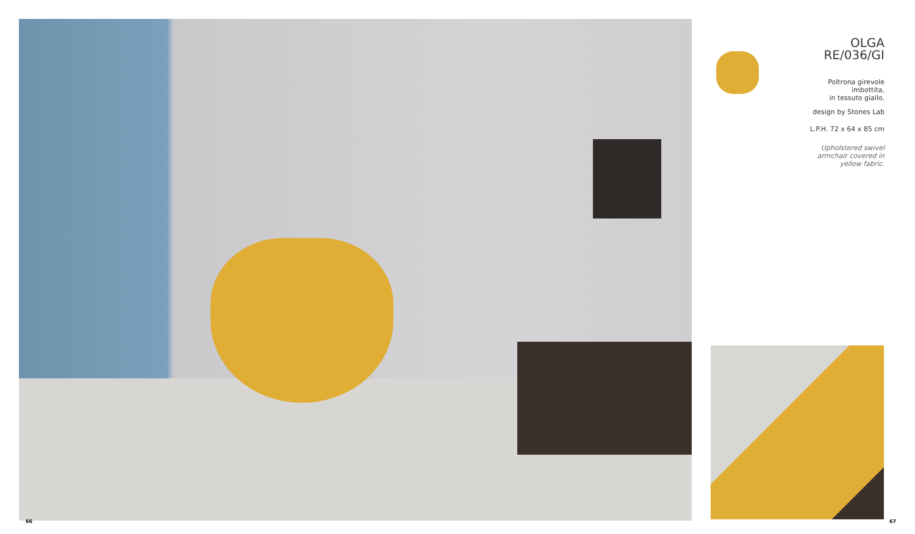OLGA
RE/036/GI
Poltrona girevole
imbottita,
in tessuto giallo.
design by Stones Lab
L.P.H. 72 x 64 x 85 cm
Upholstered swivel
armchair covered in
yellow fabric.
66 67